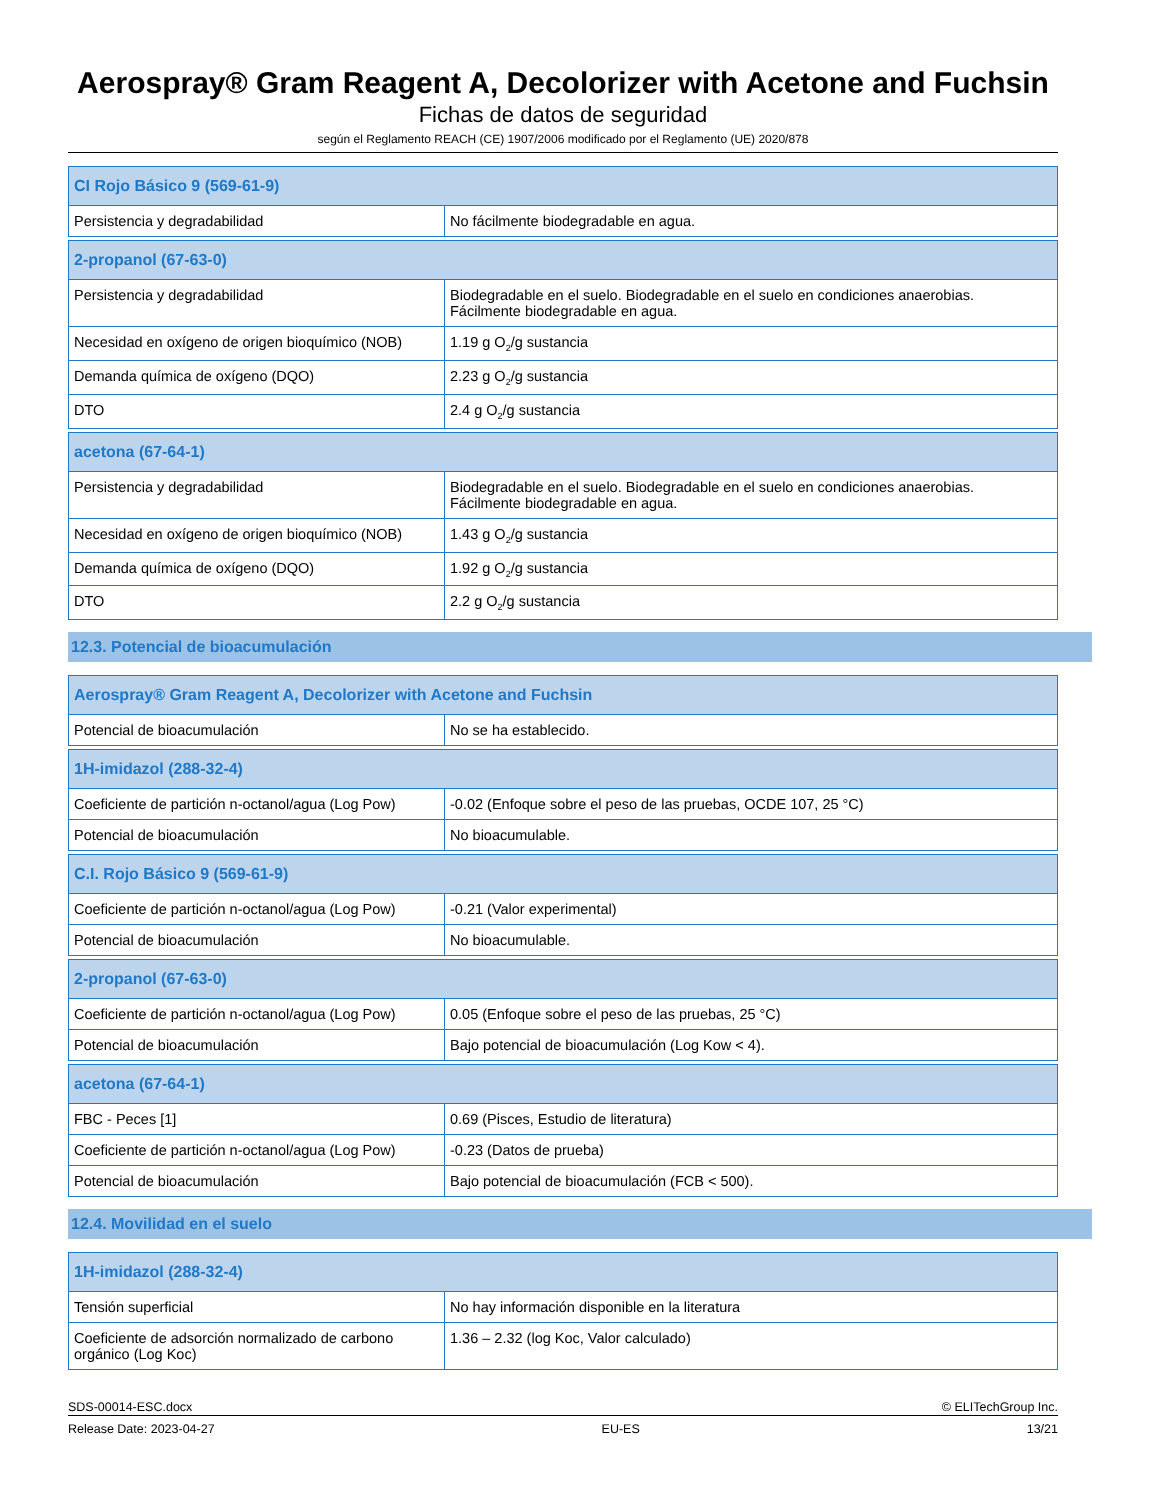Aerospray® Gram Reagent A, Decolorizer with Acetone and Fuchsin
Fichas de datos de seguridad
según el Reglamento REACH (CE) 1907/2006 modificado por el Reglamento (UE) 2020/878
| CI Rojo Básico 9 (569-61-9) | |
| --- | --- |
| Persistencia y degradabilidad | No fácilmente biodegradable en agua. |
| 2-propanol (67-63-0) | |
| --- | --- |
| Persistencia y degradabilidad | Biodegradable en el suelo. Biodegradable en el suelo en condiciones anaerobias. Fácilmente biodegradable en agua. |
| Necesidad en oxígeno de origen bioquímico (NOB) | 1.19 g O<sub>2</sub>/g sustancia |
| Demanda química de oxígeno (DQO) | 2.23 g O<sub>2</sub>/g sustancia |
| DTO | 2.4 g O<sub>2</sub>/g sustancia |
| acetona (67-64-1) | |
| --- | --- |
| Persistencia y degradabilidad | Biodegradable en el suelo. Biodegradable en el suelo en condiciones anaerobias. Fácilmente biodegradable en agua. |
| Necesidad en oxígeno de origen bioquímico (NOB) | 1.43 g O<sub>2</sub>/g sustancia |
| Demanda química de oxígeno (DQO) | 1.92 g O<sub>2</sub>/g sustancia |
| DTO | 2.2 g O<sub>2</sub>/g sustancia |
12.3. Potencial de bioacumulación
| Aerospray® Gram Reagent A, Decolorizer with Acetone and Fuchsin | |
| --- | --- |
| Potencial de bioacumulación | No se ha establecido. |
| 1H-imidazol (288-32-4) | |
| --- | --- |
| Coeficiente de partición n-octanol/agua (Log Pow) | -0.02 (Enfoque sobre el peso de las pruebas, OCDE 107, 25 °C) |
| Potencial de bioacumulación | No bioacumulable. |
| C.I. Rojo Básico 9 (569-61-9) | |
| --- | --- |
| Coeficiente de partición n-octanol/agua (Log Pow) | -0.21 (Valor experimental) |
| Potencial de bioacumulación | No bioacumulable. |
| 2-propanol (67-63-0) | |
| --- | --- |
| Coeficiente de partición n-octanol/agua (Log Pow) | 0.05 (Enfoque sobre el peso de las pruebas, 25 °C) |
| Potencial de bioacumulación | Bajo potencial de bioacumulación (Log Kow < 4). |
| acetona (67-64-1) | |
| --- | --- |
| FBC - Peces [1] | 0.69 (Pisces, Estudio de literatura) |
| Coeficiente de partición n-octanol/agua (Log Pow) | -0.23 (Datos de prueba) |
| Potencial de bioacumulación | Bajo potencial de bioacumulación (FCB < 500). |
12.4. Movilidad en el suelo
| 1H-imidazol (288-32-4) | |
| --- | --- |
| Tensión superficial | No hay información disponible en la literatura |
| Coeficiente de adsorción normalizado de carbono orgánico (Log Koc) | 1.36 – 2.32 (log Koc, Valor calculado) |
SDS-00014-ESC.docx © ELITechGroup Inc.
Release Date: 2023-04-27 EU-ES 13/21